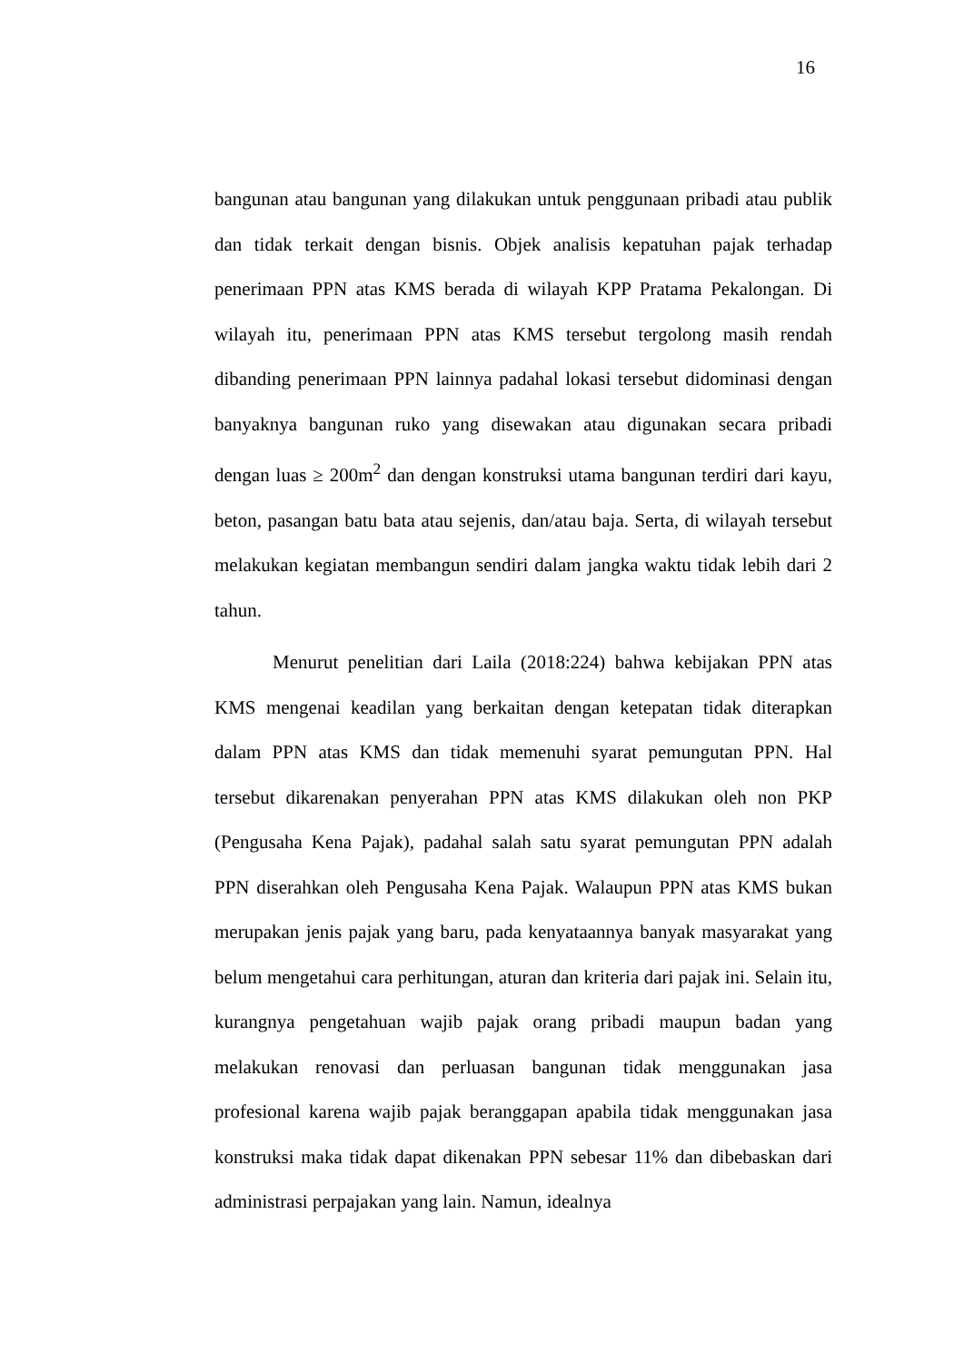16
bangunan atau bangunan yang dilakukan untuk penggunaan pribadi atau publik dan tidak terkait dengan bisnis. Objek analisis kepatuhan pajak terhadap penerimaan PPN atas KMS berada di wilayah KPP Pratama Pekalongan. Di wilayah itu, penerimaan PPN atas KMS tersebut tergolong masih rendah dibanding penerimaan PPN lainnya padahal lokasi tersebut didominasi dengan banyaknya bangunan ruko yang disewakan atau digunakan secara pribadi dengan luas ≥ 200m<sup>2</sup> dan dengan konstruksi utama bangunan terdiri dari kayu, beton, pasangan batu bata atau sejenis, dan/atau baja. Serta, di wilayah tersebut melakukan kegiatan membangun sendiri dalam jangka waktu tidak lebih dari 2 tahun.
Menurut penelitian dari Laila (2018:224) bahwa kebijakan PPN atas KMS mengenai keadilan yang berkaitan dengan ketepatan tidak diterapkan dalam PPN atas KMS dan tidak memenuhi syarat pemungutan PPN. Hal tersebut dikarenakan penyerahan PPN atas KMS dilakukan oleh non PKP (Pengusaha Kena Pajak), padahal salah satu syarat pemungutan PPN adalah PPN diserahkan oleh Pengusaha Kena Pajak. Walaupun PPN atas KMS bukan merupakan jenis pajak yang baru, pada kenyataannya banyak masyarakat yang belum mengetahui cara perhitungan, aturan dan kriteria dari pajak ini. Selain itu, kurangnya pengetahuan wajib pajak orang pribadi maupun badan yang melakukan renovasi dan perluasan bangunan tidak menggunakan jasa profesional karena wajib pajak beranggapan apabila tidak menggunakan jasa konstruksi maka tidak dapat dikenakan PPN sebesar 11% dan dibebaskan dari administrasi perpajakan yang lain. Namun, idealnya